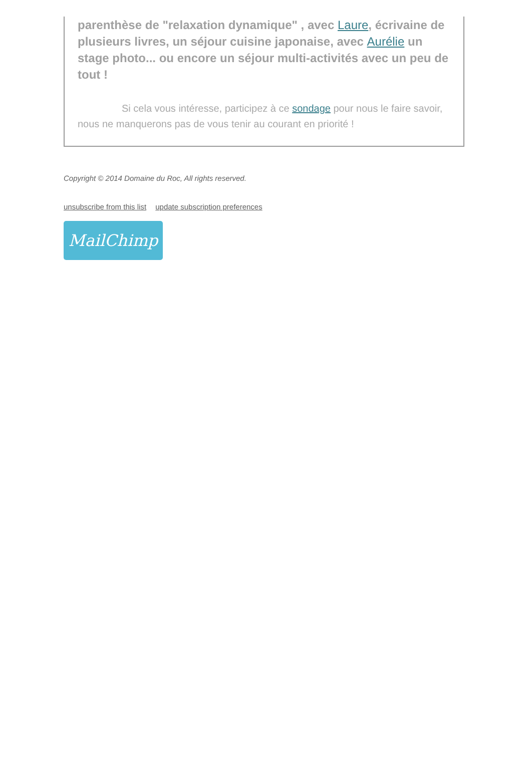parenthèse de "relaxation dynamique" , avec Laure, écrivaine de plusieurs livres, un séjour cuisine japonaise, avec Aurélie un stage photo... ou encore un séjour multi-activités avec un peu de tout !
Si cela vous intéresse, participez à ce sondage pour nous le faire savoir, nous ne manquerons pas de vous tenir au courant en priorité !
Copyright © 2014 Domaine du Roc, All rights reserved.
unsubscribe from this list update subscription preferences
MailChimp